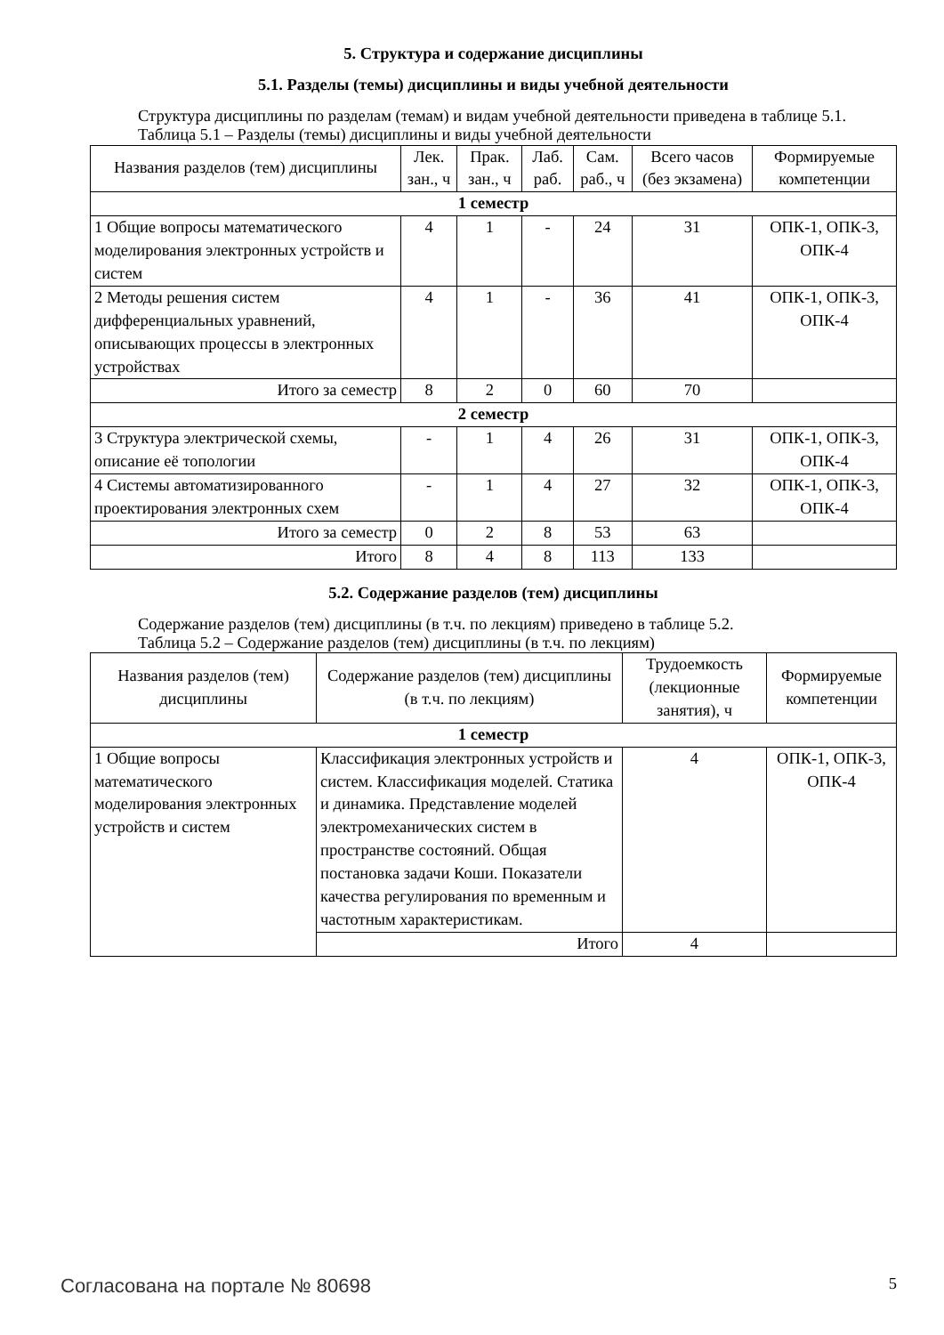5. Структура и содержание дисциплины
5.1. Разделы (темы) дисциплины и виды учебной деятельности
Структура дисциплины по разделам (темам) и видам учебной деятельности приведена в таблице 5.1.
Таблица 5.1 – Разделы (темы) дисциплины и виды учебной деятельности
| Названия разделов (тем) дисциплины | Лек. зан., ч | Прак. зан., ч | Лаб. раб. | Сам. раб., ч | Всего часов (без экзамена) | Формируемые компетенции |
| --- | --- | --- | --- | --- | --- | --- |
| 1 семестр | | | | | | |
| 1 Общие вопросы математического моделирования электронных устройств и систем | 4 | 1 | - | 24 | 31 | ОПК-1, ОПК-3, ОПК-4 |
| 2 Методы решения систем дифференциальных уравнений, описывающих процессы в электронных устройствах | 4 | 1 | - | 36 | 41 | ОПК-1, ОПК-3, ОПК-4 |
| Итого за семестр | 8 | 2 | 0 | 60 | 70 | |
| 2 семестр | | | | | | |
| 3 Структура электрической схемы, описание её топологии | - | 1 | 4 | 26 | 31 | ОПК-1, ОПК-3, ОПК-4 |
| 4 Системы автоматизированного проектирования электронных схем | - | 1 | 4 | 27 | 32 | ОПК-1, ОПК-3, ОПК-4 |
| Итого за семестр | 0 | 2 | 8 | 53 | 63 | |
| Итого | 8 | 4 | 8 | 113 | 133 | |
5.2. Содержание разделов (тем) дисциплины
Содержание разделов (тем) дисциплины (в т.ч. по лекциям) приведено в таблице 5.2.
Таблица 5.2 – Содержание разделов (тем) дисциплины (в т.ч. по лекциям)
| Названия разделов (тем) дисциплины | Содержание разделов (тем) дисциплины (в т.ч. по лекциям) | Трудоемкость (лекционные занятия), ч | Формируемые компетенции |
| --- | --- | --- | --- |
| 1 семестр | | | |
| 1 Общие вопросы математического моделирования электронных устройств и систем | Классификация электронных устройств и систем. Классификация моделей. Статика и динамика. Представление моделей электромеханических систем в пространстве состояний. Общая постановка задачи Коши. Показатели качества регулирования по временным и частотным характеристикам. | 4 | ОПК-1, ОПК-3, ОПК-4 |
| | Итого | 4 | |
Согласована на портале № 80698 5